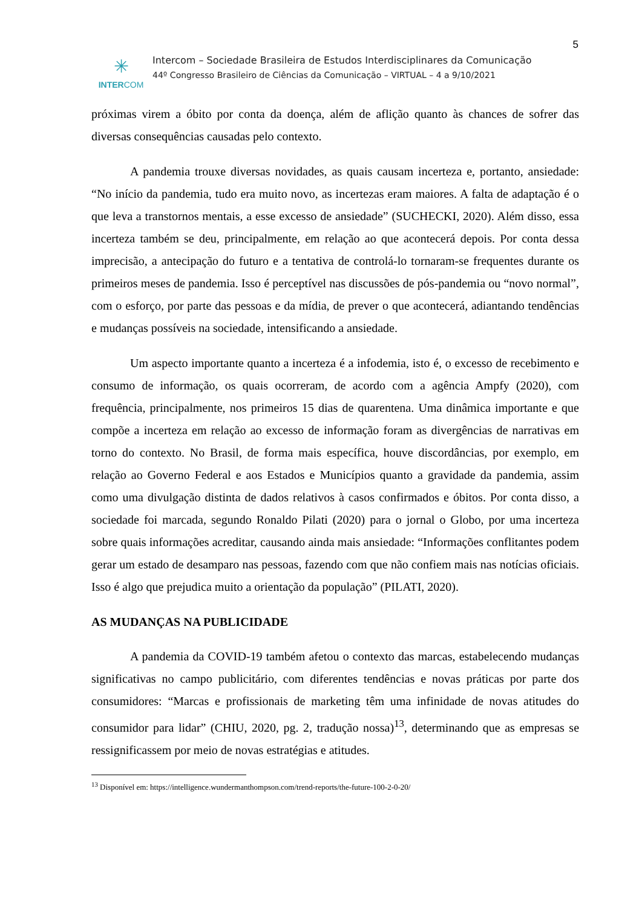5
✳
INTERCOM
Intercom – Sociedade Brasileira de Estudos Interdisciplinares da Comunicação
44º Congresso Brasileiro de Ciências da Comunicação – VIRTUAL – 4 a 9/10/2021
próximas virem a óbito por conta da doença, além de aflição quanto às chances de sofrer das diversas consequências causadas pelo contexto.
A pandemia trouxe diversas novidades, as quais causam incerteza e, portanto, ansiedade: “No início da pandemia, tudo era muito novo, as incertezas eram maiores. A falta de adaptação é o que leva a transtornos mentais, a esse excesso de ansiedade” (SUCHECKI, 2020). Além disso, essa incerteza também se deu, principalmente, em relação ao que acontecerá depois. Por conta dessa imprecisão, a antecipação do futuro e a tentativa de controlá-lo tornaram-se frequentes durante os primeiros meses de pandemia. Isso é perceptível nas discussões de pós-pandemia ou “novo normal”, com o esforço, por parte das pessoas e da mídia, de prever o que acontecerá, adiantando tendências e mudanças possíveis na sociedade, intensificando a ansiedade.
Um aspecto importante quanto a incerteza é a infodemia, isto é, o excesso de recebimento e consumo de informação, os quais ocorreram, de acordo com a agência Ampfy (2020), com frequência, principalmente, nos primeiros 15 dias de quarentena. Uma dinâmica importante e que compõe a incerteza em relação ao excesso de informação foram as divergências de narrativas em torno do contexto. No Brasil, de forma mais específica, houve discordâncias, por exemplo, em relação ao Governo Federal e aos Estados e Municípios quanto a gravidade da pandemia, assim como uma divulgação distinta de dados relativos à casos confirmados e óbitos. Por conta disso, a sociedade foi marcada, segundo Ronaldo Pilati (2020) para o jornal o Globo, por uma incerteza sobre quais informações acreditar, causando ainda mais ansiedade: “Informações conflitantes podem gerar um estado de desamparo nas pessoas, fazendo com que não confiem mais nas notícias oficiais. Isso é algo que prejudica muito a orientação da população” (PILATI, 2020).
AS MUDANÇAS NA PUBLICIDADE
A pandemia da COVID-19 também afetou o contexto das marcas, estabelecendo mudanças significativas no campo publicitário, com diferentes tendências e novas práticas por parte dos consumidores: “Marcas e profissionais de marketing têm uma infinidade de novas atitudes do consumidor para lidar” (CHIU, 2020, pg. 2, tradução nossa)<sup>13</sup>, determinando que as empresas se ressignificassem por meio de novas estratégias e atitudes.
<sup>13</sup> Disponível em: https://intelligence.wundermanthompson.com/trend-reports/the-future-100-2-0-20/